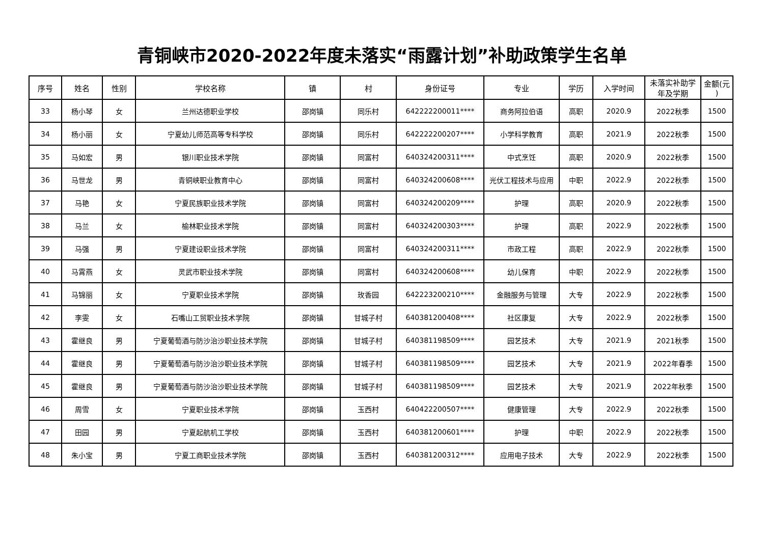青铜峡市2020-2022年度未落实“雨露计划”补助政策学生名单
| 序号 | 姓名 | 性别 | 学校名称 | 镇 | 村 | 身份证号 | 专业 | 学历 | 入学时间 | 未落实补助学年及学期 | 金额(元 ) |
| --- | --- | --- | --- | --- | --- | --- | --- | --- | --- | --- | --- |
| 33 | 杨小琴 | 女 | 兰州达德职业学校 | 邵岗镇 | 同乐村 | 642222200011**** | 商务阿拉伯语 | 高职 | 2020.9 | 2022秋季 | 1500 |
| 34 | 杨小丽 | 女 | 宁夏幼儿师范高等专科学校 | 邵岗镇 | 同乐村 | 642222200207**** | 小学科学教育 | 高职 | 2021.9 | 2022秋季 | 1500 |
| 35 | 马如宏 | 男 | 银川职业技术学院 | 邵岗镇 | 同富村 | 640324200311**** | 中式烹饪 | 高职 | 2020.9 | 2022秋季 | 1500 |
| 36 | 马世龙 | 男 | 青铜峡职业教育中心 | 邵岗镇 | 同富村 | 640324200608**** | 光伏工程技术与应用 | 中职 | 2022.9 | 2022秋季 | 1500 |
| 37 | 马艳 | 女 | 宁夏民族职业技术学院 | 邵岗镇 | 同富村 | 640324200209**** | 护理 | 高职 | 2020.9 | 2022秋季 | 1500 |
| 38 | 马兰 | 女 | 榆林职业技术学院 | 邵岗镇 | 同富村 | 640324200303**** | 护理 | 高职 | 2022.9 | 2022秋季 | 1500 |
| 39 | 马强 | 男 | 宁夏建设职业技术学院 | 邵岗镇 | 同富村 | 640324200311**** | 市政工程 | 高职 | 2022.9 | 2022秋季 | 1500 |
| 40 | 马霄燕 | 女 | 灵武市职业技术学院 | 邵岗镇 | 同富村 | 640324200608**** | 幼儿保育 | 中职 | 2022.9 | 2022秋季 | 1500 |
| 41 | 马锦丽 | 女 | 宁夏职业技术学院 | 邵岗镇 | 玫香园 | 642223200210**** | 金融服务与管理 | 大专 | 2022.9 | 2022秋季 | 1500 |
| 42 | 李雯 | 女 | 石嘴山工贸职业技术学院 | 邵岗镇 | 甘城子村 | 640381200408**** | 社区康复 | 大专 | 2022.9 | 2022秋季 | 1500 |
| 43 | 霍继良 | 男 | 宁夏葡萄酒与防沙治沙职业技术学院 | 邵岗镇 | 甘城子村 | 640381198509**** | 园艺技术 | 大专 | 2021.9 | 2021秋季 | 1500 |
| 44 | 霍继良 | 男 | 宁夏葡萄酒与防沙治沙职业技术学院 | 邵岗镇 | 甘城子村 | 640381198509**** | 园艺技术 | 大专 | 2021.9 | 2022年春季 | 1500 |
| 45 | 霍继良 | 男 | 宁夏葡萄酒与防沙治沙职业技术学院 | 邵岗镇 | 甘城子村 | 640381198509**** | 园艺技术 | 大专 | 2021.9 | 2022年秋季 | 1500 |
| 46 | 周雪 | 女 | 宁夏职业技术学院 | 邵岗镇 | 玉西村 | 640422200507**** | 健康管理 | 大专 | 2022.9 | 2022秋季 | 1500 |
| 47 | 田园 | 男 | 宁夏起航机工学校 | 邵岗镇 | 玉西村 | 640381200601**** | 护理 | 中职 | 2022.9 | 2022秋季 | 1500 |
| 48 | 朱小宝 | 男 | 宁夏工商职业技术学院 | 邵岗镇 | 玉西村 | 640381200312**** | 应用电子技术 | 大专 | 2022.9 | 2022秋季 | 1500 |